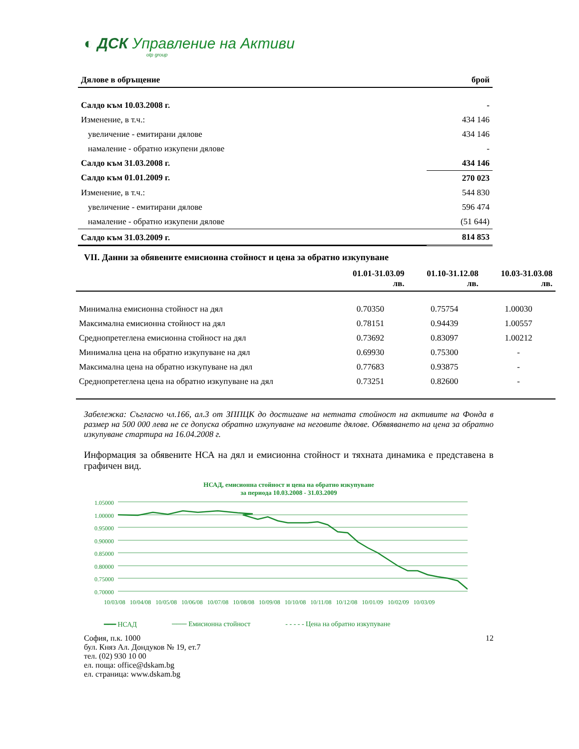◐ ДСК Управление на Активи
otp group
| Дялове в обръщение | брой |
| Салдо към 10.03.2008 г. | - |
| Изменение, в т.ч.: | 434 146 |
| увеличение - емитирани дялове | 434 146 |
| намаление - обратно изкупени дялове | - |
| Салдо към 31.03.2008 г. | 434 146 |
| Салдо към 01.01.2009 г. | 270 023 |
| Изменение, в т.ч.: | 544 830 |
| увеличение - емитирани дялове | 596 474 |
| намаление - обратно изкупени дялове | (51 644) |
| Салдо към 31.03.2009 г. | 814 853 |
VII. Данни за обявените емисионна стойност и цена за обратно изкупуване
| | 01.01-31.03.09 лв. | 01.10-31.12.08 лв. | 10.03-31.03.08 лв. |
| --- | --- | --- | --- |
| Минимална емисионна стойност на дял | 0.70350 | 0.75754 | 1.00030 |
| Максимална емисионна стойност на дял | 0.78151 | 0.94439 | 1.00557 |
| Среднопретеглена емисионна стойност на дял | 0.73692 | 0.83097 | 1.00212 |
| Минимална цена на обратно изкупуване на дял | 0.69930 | 0.75300 | - |
| Максимална цена на обратно изкупуване на дял | 0.77683 | 0.93875 | - |
| Среднопретеглена цена на обратно изкупуване на дял | 0.73251 | 0.82600 | - |
Забележка: Съгласно чл.166, ал.3 от ЗППЦК до достигане на нетната стойност на активите на Фонда в размер на 500 000 лева не се допуска обратно изкупуване на неговите дялове. Обявяването на цена за обратно изкупуване стартира на 16.04.2008 г.
Информация за обявените НСА на дял и емисионна стойност и тяхната динамика е представена в графичен вид.
НСАД, емисионна стойност и цена на обратно изкупуване
за периода 10.03.2008 - 31.03.2009
1.05000
1.00000
0.95000
0.90000
0.85000
0.80000
0.75000
0.70000
10/03/08 10/04/08 10/05/08 10/06/08 10/07/08 10/08/08 10/09/08 10/10/08 10/11/08 10/12/08 10/01/09 10/02/09 10/03/09
━━━ НСАД ─── Емисионна стойност - - - - - Цена на обратно изкупуване
София, п.к. 1000
бул. Княз Ал. Дондуков № 19, ет.7
тел. (02) 930 10 00
ел. поща: office@dskam.bg
ел. страница: www.dskam.bg
12